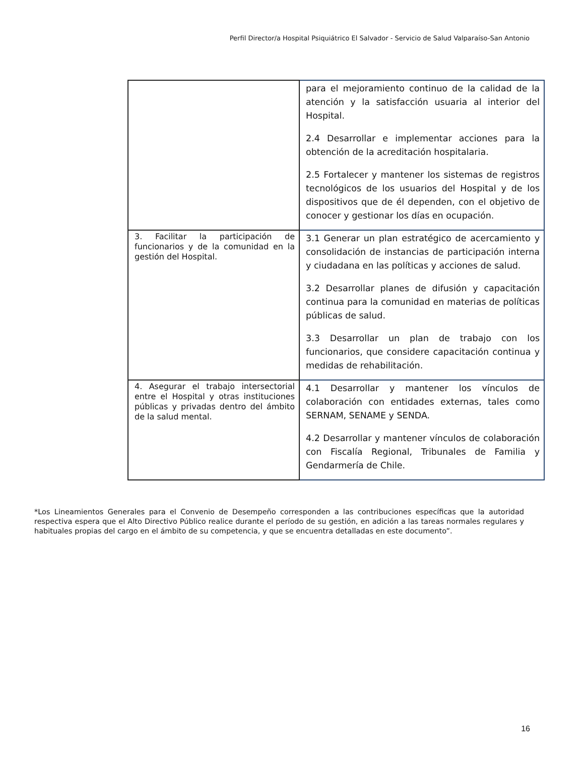Perfil Director/a Hospital Psiquiátrico El Salvador - Servicio de Salud Valparaíso-San Antonio
| | para el mejoramiento continuo de la calidad de la atención y la satisfacción usuaria al interior del Hospital. 2.4 Desarrollar e implementar acciones para la obtención de la acreditación hospitalaria. 2.5 Fortalecer y mantener los sistemas de registros tecnológicos de los usuarios del Hospital y de los dispositivos que de él dependen, con el objetivo de conocer y gestionar los días en ocupación. |
| 3. Facilitar la participación de funcionarios y de la comunidad en la gestión del Hospital. | 3.1 Generar un plan estratégico de acercamiento y consolidación de instancias de participación interna y ciudadana en las políticas y acciones de salud. 3.2 Desarrollar planes de difusión y capacitación continua para la comunidad en materias de políticas públicas de salud. 3.3 Desarrollar un plan de trabajo con los funcionarios, que considere capacitación continua y medidas de rehabilitación. |
| 4. Asegurar el trabajo intersectorial entre el Hospital y otras instituciones públicas y privadas dentro del ámbito de la salud mental. | 4.1 Desarrollar y mantener los vínculos de colaboración con entidades externas, tales como SERNAM, SENAME y SENDA. 4.2 Desarrollar y mantener vínculos de colaboración con Fiscalía Regional, Tribunales de Familia y Gendarmería de Chile. |
*Los Lineamientos Generales para el Convenio de Desempeño corresponden a las contribuciones específicas que la autoridad respectiva espera que el Alto Directivo Público realice durante el período de su gestión, en adición a las tareas normales regulares y habituales propias del cargo en el ámbito de su competencia, y que se encuentra detalladas en este documento”.
16